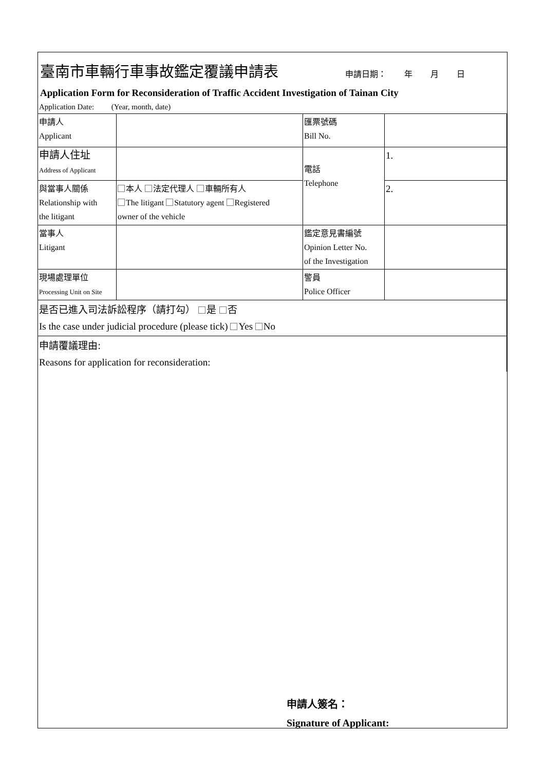臺南市車輛行車事故鑑定覆議申請表
申請日期： 年 月 日
Application Form for Reconsideration of Traffic Accident Investigation of Tainan City
Application Date: (Year, month, date)
| 申請人 Applicant | | 匯票號碼 Bill No. | |
| 申請人住址 Address of Applicant | | 電話 Telephone | 1. |
| 與當事人關係 Relationship with the litigant | 本人 法定代理人 車輛所有人 The litigant Statutory agent Registered owner of the vehicle | | 2. |
| 當事人 Litigant | | 鑑定意見書編號 Opinion Letter No. of the Investigation | |
| 現場處理單位 Processing Unit on Site | | 警員 Police Officer | |
| 是否已進入司法訴訟程序（請打勾） 是 否 Is the case under judicial procedure (please tick) Yes No | | | |
| 申請覆議理由: Reasons for application for reconsideration: | | | |
申請人簽名：
Signature of Applicant: